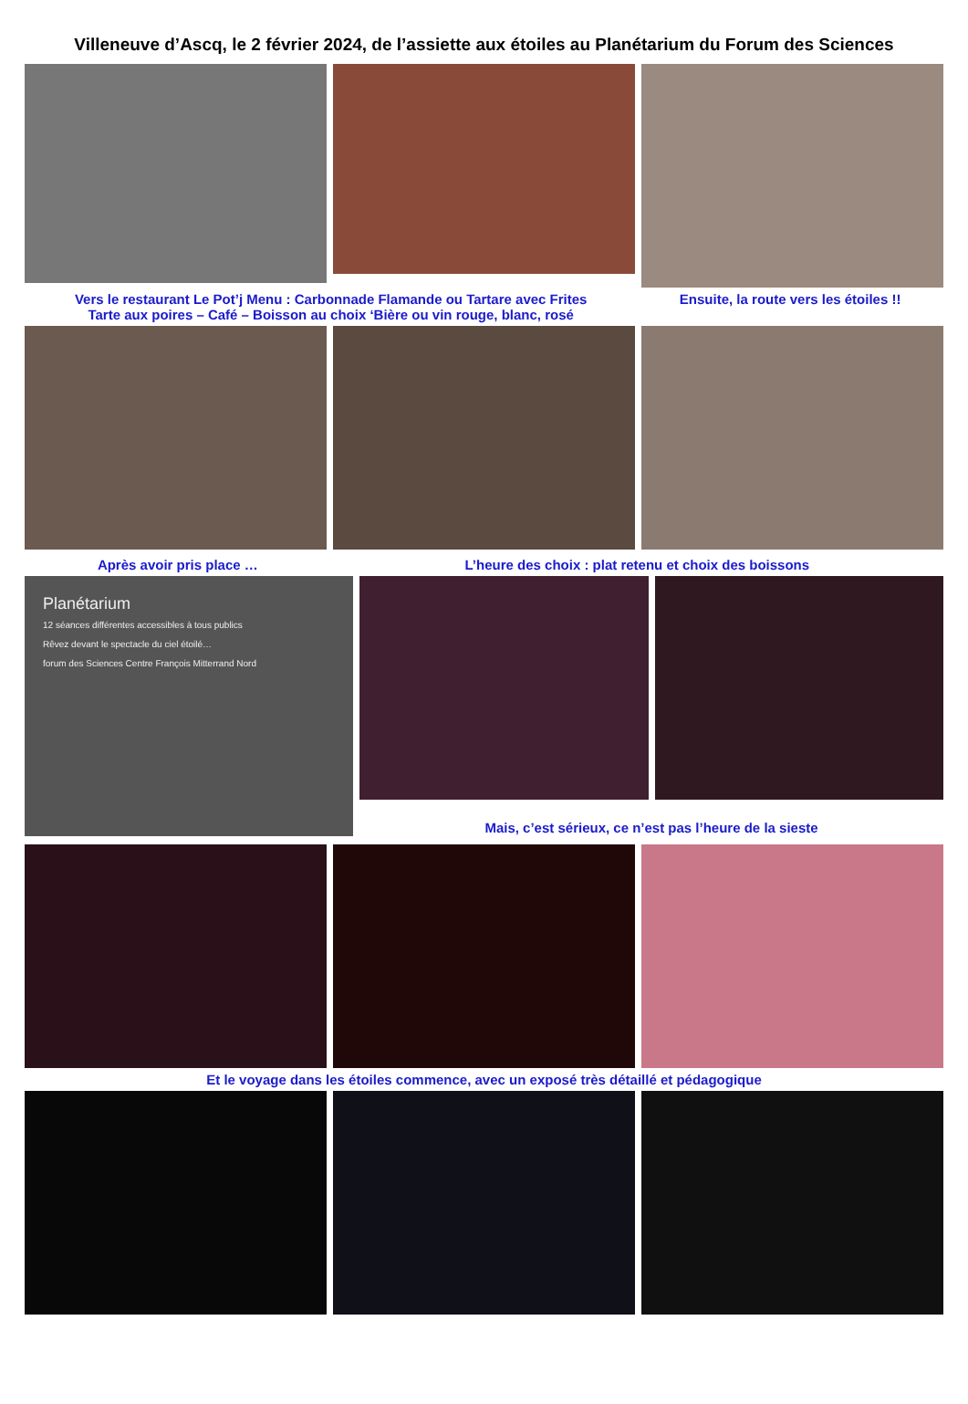Villeneuve d’Ascq, le 2 février 2024, de l’assiette aux étoiles au Planétarium du Forum des Sciences
Vers le restaurant Le Pot’j Menu : Carbonnade Flamande ou Tartare avec Frites
Tarte aux poires – Café – Boisson au choix ‘Bière ou vin rouge, blanc, rosé
Ensuite, la route vers les étoiles !!
Après avoir pris place … L’heure des choix : plat retenu et choix des boissons
Planétarium
12 séances différentes accessibles à tous publics
Rêvez devant le spectacle du ciel étoilé…
forum des Sciences Centre François Mitterrand Nord
Mais, c’est sérieux, ce n’est pas l’heure de la sieste
Et le voyage dans les étoiles commence, avec un exposé très détaillé et pédagogique